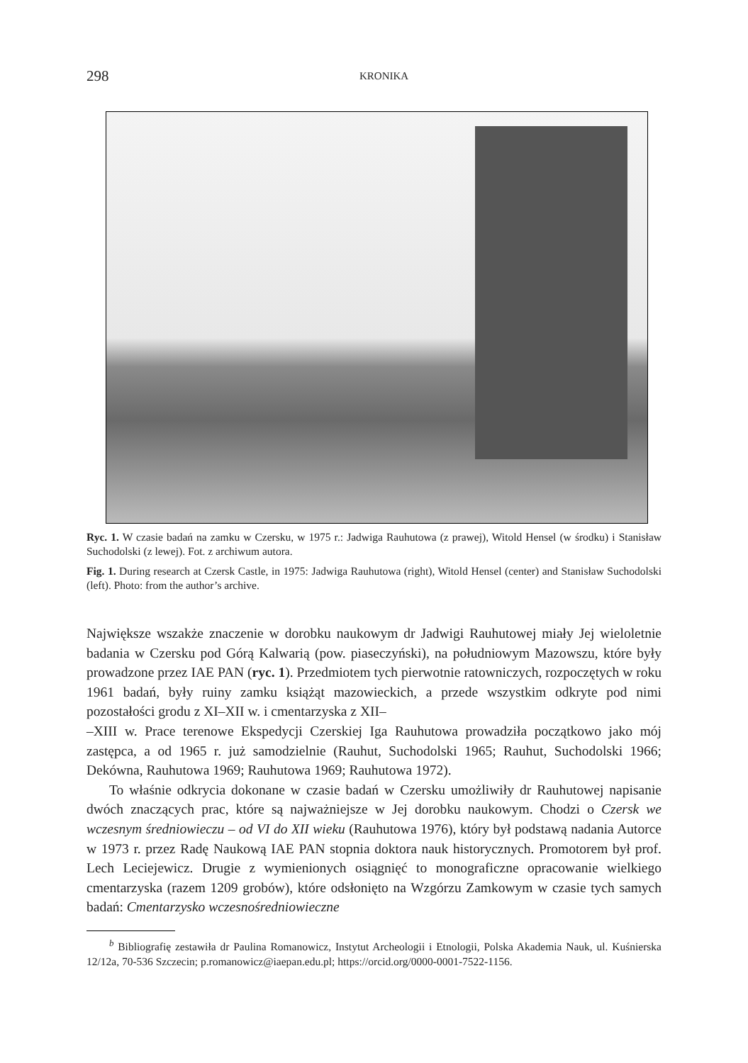298 KRONIKA
Ryc. 1. W czasie badań na zamku w Czersku, w 1975 r.: Jadwiga Rauhutowa (z prawej), Witold Hensel (w środku) i Stanisław Suchodolski (z lewej). Fot. z archiwum autora.
Fig. 1. During research at Czersk Castle, in 1975: Jadwiga Rauhutowa (right), Witold Hensel (center) and Stanisław Suchodolski (left). Photo: from the author’s archive.
Największe wszakże znaczenie w dorobku naukowym dr Jadwigi Rauhutowej miały Jej wieloletnie badania w Czersku pod Górą Kalwarią (pow. piaseczyński), na południowym Mazowszu, które były prowadzone przez IAE PAN (ryc. 1). Przedmiotem tych pierwotnie ratowniczych, rozpoczętych w roku 1961 badań, były ruiny zamku książąt mazowieckich, a przede wszystkim odkryte pod nimi pozostałości grodu z XI–XII w. i cmentarzyska z XII–
–XIII w. Prace terenowe Ekspedycji Czerskiej Iga Rauhutowa prowadziła początkowo jako mój zastępca, a od 1965 r. już samodzielnie (Rauhut, Suchodolski 1965; Rauhut, Suchodolski 1966; Dekówna, Rauhutowa 1969; Rauhutowa 1969; Rauhutowa 1972).
To właśnie odkrycia dokonane w czasie badań w Czersku umożliwiły dr Rauhutowej napisanie dwóch znaczących prac, które są najważniejsze w Jej dorobku naukowym. Chodzi o Czersk we wczesnym średniowieczu – od VI do XII wieku (Rauhutowa 1976), który był podstawą nadania Autorce w 1973 r. przez Radę Naukową IAE PAN stopnia doktora nauk historycznych. Promotorem był prof. Lech Leciejewicz. Drugie z wymienionych osiągnięć to monograficzne opracowanie wielkiego cmentarzyska (razem 1209 grobów), które odsłonięto na Wzgórzu Zamkowym w czasie tych samych badań: Cmentarzysko wczesnośredniowieczne
<sup>b</sup> Bibliografię zestawiła dr Paulina Romanowicz, Instytut Archeologii i Etnologii, Polska Akademia Nauk, ul. Kuśnierska 12/12a, 70-536 Szczecin; p.romanowicz@iaepan.edu.pl; https://orcid.org/0000-0001-7522-1156.